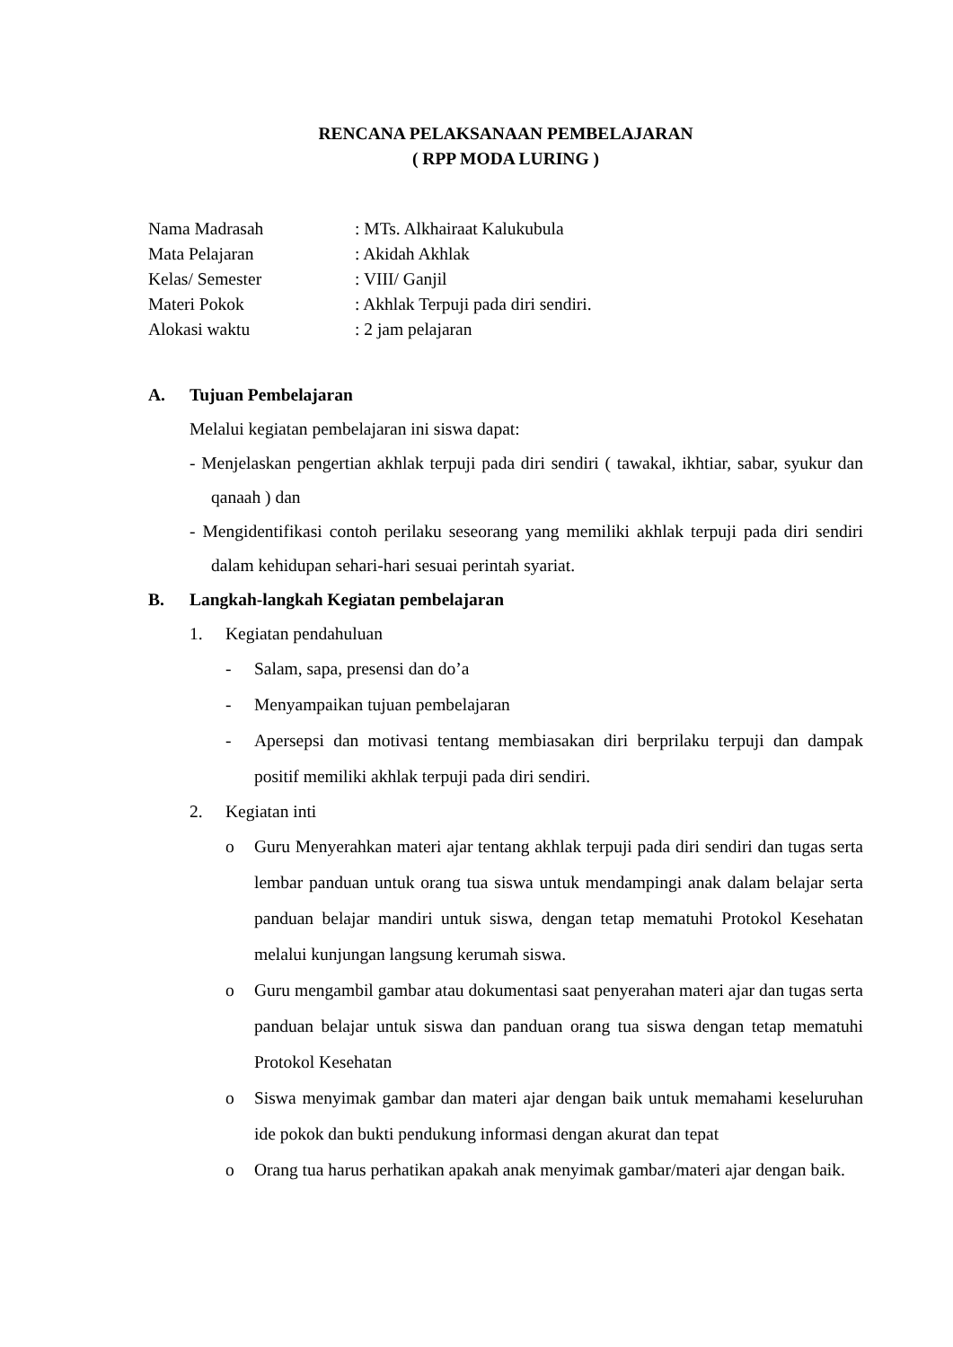RENCANA PELAKSANAAN PEMBELAJARAN
( RPP MODA LURING )
Nama Madrasah: MTs. Alkhairaat Kalukubula
Mata Pelajaran: Akidah Akhlak
Kelas/ Semester: VIII/ Ganjil
Materi Pokok: Akhlak Terpuji pada diri sendiri.
Alokasi waktu: 2 jam pelajaran
A. Tujuan Pembelajaran
Melalui kegiatan pembelajaran ini siswa dapat:
- Menjelaskan pengertian akhlak terpuji pada diri sendiri ( tawakal, ikhtiar, sabar, syukur dan qanaah ) dan
- Mengidentifikasi contoh perilaku seseorang yang memiliki akhlak terpuji pada diri sendiri dalam kehidupan sehari-hari sesuai perintah syariat.
B. Langkah-langkah Kegiatan pembelajaran
1. Kegiatan pendahuluan
- Salam, sapa, presensi dan do’a
- Menyampaikan tujuan pembelajaran
- Apersepsi dan motivasi tentang membiasakan diri berprilaku terpuji dan dampak positif memiliki akhlak terpuji pada diri sendiri.
2. Kegiatan inti
o Guru Menyerahkan materi ajar tentang akhlak terpuji pada diri sendiri dan tugas serta lembar panduan untuk orang tua siswa untuk mendampingi anak dalam belajar serta panduan belajar mandiri untuk siswa, dengan tetap mematuhi Protokol Kesehatan melalui kunjungan langsung kerumah siswa.
o Guru mengambil gambar atau dokumentasi saat penyerahan materi ajar dan tugas serta panduan belajar untuk siswa dan panduan orang tua siswa dengan tetap mematuhi Protokol Kesehatan
o Siswa menyimak gambar dan materi ajar dengan baik untuk memahami keseluruhan ide pokok dan bukti pendukung informasi dengan akurat dan tepat
o Orang tua harus perhatikan apakah anak menyimak gambar/materi ajar dengan baik.